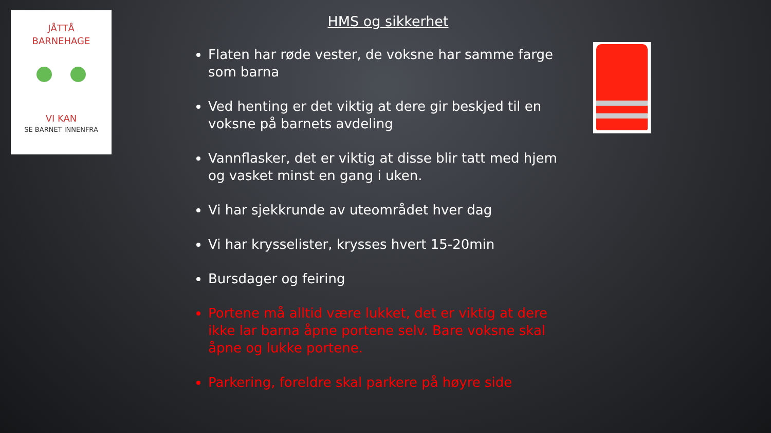JÅTTÅ
BARNEHAGE
VI KAN
SE BARNET INNENFRA
HMS og sikkerhet
Flaten har røde vester, de voksne har samme farge som barna
Ved henting er det viktig at dere gir beskjed til en voksne på barnets avdeling
Vannflasker, det er viktig at disse blir tatt med hjem og vasket minst en gang i uken.
Vi har sjekkrunde av uteområdet hver dag
Vi har krysselister, krysses hvert 15-20min
Bursdager og feiring
Portene må alltid være lukket, det er viktig at dere ikke lar barna åpne portene selv. Bare voksne skal åpne og lukke portene.
Parkering, foreldre skal parkere på høyre side